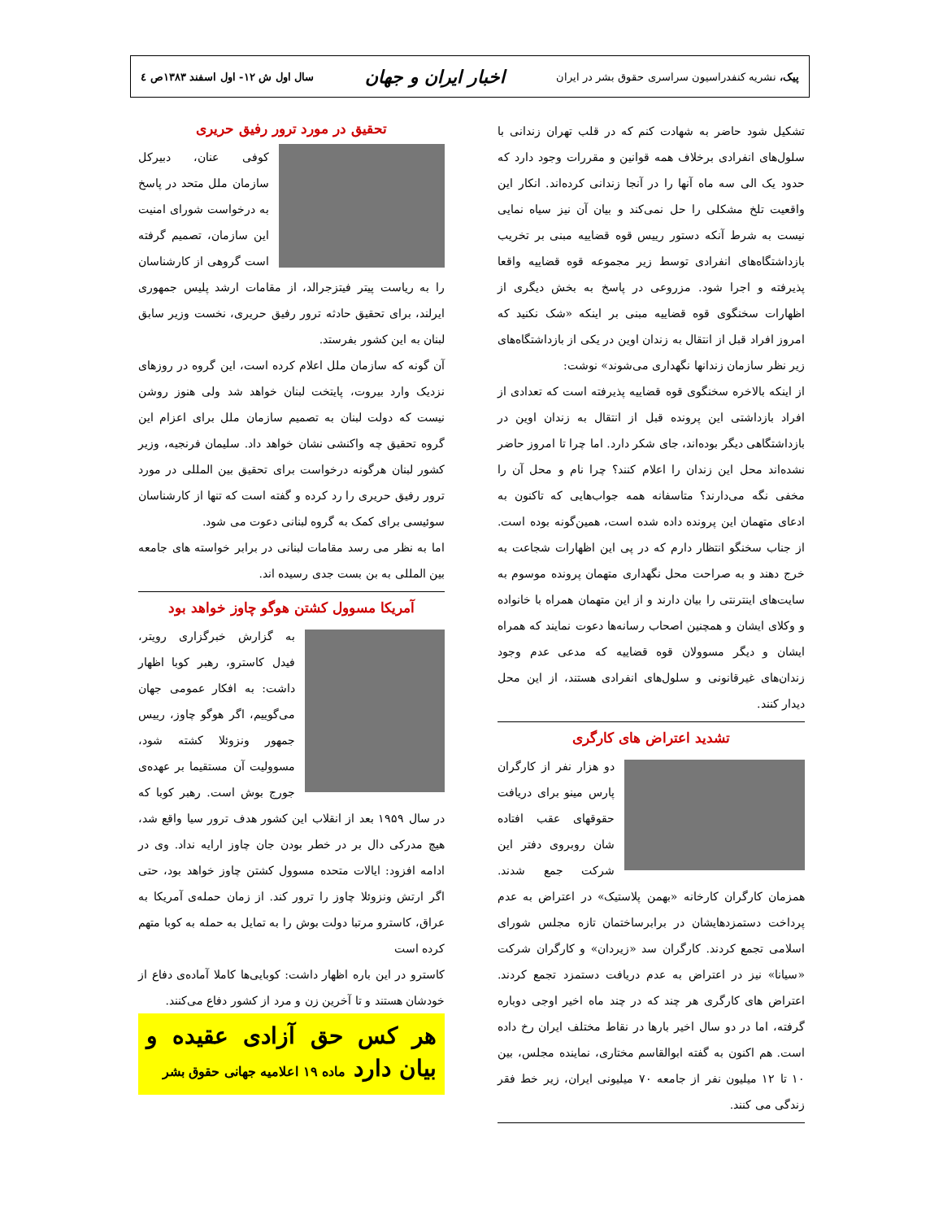پیک، نشریه کنفدراسیون سراسری حقوق بشر در ایران
اخبار ایران و جهان
سال اول ش ۱۲- اول اسفند ۱۳۸۳ص ٤
تشکیل شود حاضر به شهادت کنم که در قلب تهران زندانی با سلول‌های انفرادی برخلاف همه قوانین و مقررات وجود دارد که حدود یک الی سه ماه آنها را در آنجا زندانی کرده‌اند. انکار این واقعیت تلخ مشکلی را حل نمی‌کند و بیان آن نیز سیاه نمایی نیست به شرط آنکه دستور رییس قوه قضاییه مبنی بر تخریب بازداشتگاه‌های انفرادی توسط زیر مجموعه قوه قضاییه واقعا پذیرفته و اجرا شود. مزروعی در پاسخ به بخش دیگری از اظهارات سخنگوی قوه قضاییه مبنی بر اینکه «شک نکنید که امروز افراد قبل از انتقال به زندان اوین در یکی از بازداشتگاه‌های زیر نظر سازمان زندانها نگهداری می‌شوند» نوشت:
از اینکه بالاخره سخنگوی قوه قضاییه پذیرفته است که تعدادی از افراد بازداشتی این پرونده قبل از انتقال به زندان اوین در بازداشتگاهی دیگر بوده‌اند، جای شکر دارد. اما چرا تا امروز حاضر نشده‌اند محل این زندان را اعلام کنند؟ چرا نام و محل آن را مخفی نگه می‌دارند؟ متاسفانه همه جواب‌هایی که تاکنون به ادعای متهمان این پرونده داده شده است، همین‌گونه بوده است. از جناب سخنگو انتظار دارم که در پی این اظهارات شجاعت به خرج دهند و به صراحت محل نگهداری متهمان پرونده موسوم به سایت‌های اینترنتی را بیان دارند و از این متهمان همراه با خانواده و وکلای ایشان و همچنین اصحاب رسانه‌ها دعوت نمایند که همراه ایشان و دیگر مسوولان قوه قضاییه که مدعی عدم وجود زندان‌های غیرقانونی و سلول‌های انفرادی هستند، از این محل دیدار کنند.
تشدید اعتراض های کارگری
دو هزار نفر از کارگران پارس مینو برای دریافت حقوقهای عقب افتاده شان روبروی دفتر این شرکت جمع شدند. همزمان کارگران کارخانه «بهمن پلاستیک» در اعتراض به عدم پرداخت دستمزدهایشان در برابرساختمان تازه مجلس شورای اسلامی تجمع کردند. کارگران سد «زیردان» و کارگران شرکت «سیانا» نیز در اعتراض به عدم دریافت دستمزد تجمع کردند. اعتراض های کارگری هر چند که در چند ماه اخیر اوجی دوباره گرفته، اما در دو سال اخیر بارها در نقاط مختلف ایران رخ داده است. هم اکنون به گفته ابوالقاسم مختاری، نماینده مجلس، بین ۱۰ تا ۱۲ میلیون نفر از جامعه ۷۰ میلیونی ایران، زیر خط فقر زندگی می کنند.
تحقیق در مورد ترور رفیق حریری
کوفی عنان، دبیرکل سازمان ملل متحد در پاسخ به درخواست شورای امنیت این سازمان، تصمیم گرفته است گروهی از کارشناسان را به ریاست پیتر فیتزجرالد، از مقامات ارشد پلیس جمهوری ایرلند، برای تحقیق حادثه ترور رفیق حریری، نخست وزیر سابق لبنان به این کشور بفرستد.
آن گونه که سازمان ملل اعلام کرده است، این گروه در روزهای نزدیک وارد بیروت، پایتخت لبنان خواهد شد ولی هنوز روشن نیست که دولت لبنان به تصمیم سازمان ملل برای اعزام این گروه تحقیق چه واکنشی نشان خواهد داد. سلیمان فرنجیه، وزیر کشور لبنان هرگونه درخواست برای تحقیق بین المللی در مورد ترور رفیق حریری را رد کرده و گفته است که تنها از کارشناسان سوئیسی برای کمک به گروه لبنانی دعوت می شود.
اما به نظر می رسد مقامات لبنانی در برابر خواسته های جامعه بین المللی به بن بست جدی رسیده اند.
آمریکا مسوول کشتن هوگو چاوز خواهد بود
به گزارش خبرگزاری رویتر، فیدل کاسترو، رهبر کوبا اظهار داشت: به افکار عمومی جهان می‌گوییم، اگر هوگو چاوز، رییس جمهور ونزوئلا کشته شود، مسوولیت آن مستقیما بر عهده‌ی جورج بوش است. رهبر کوبا که در سال ۱۹۵۹ بعد از انقلاب این کشور هدف ترور سیا واقع شد، هیچ مدرکی دال بر در خطر بودن جان چاوز ارایه نداد. وی در ادامه افزود: ایالات متحده مسوول کشتن چاوز خواهد بود، حتی اگر ارتش ونزوئلا چاوز را ترور کند. از زمان حمله‌ی آمریکا به عراق، کاسترو مرتبا دولت بوش را به تمایل به حمله به کوبا متهم کرده است
کاسترو در این باره اظهار داشت: کوبایی‌ها کاملا آماده‌ی دفاع از خودشان هستند و تا آخرین زن و مرد از کشور دفاع می‌کنند.
هر کس حق آزادی عقیده و بیان دارد ماده ۱۹ اعلامیه جهانی حقوق بشر